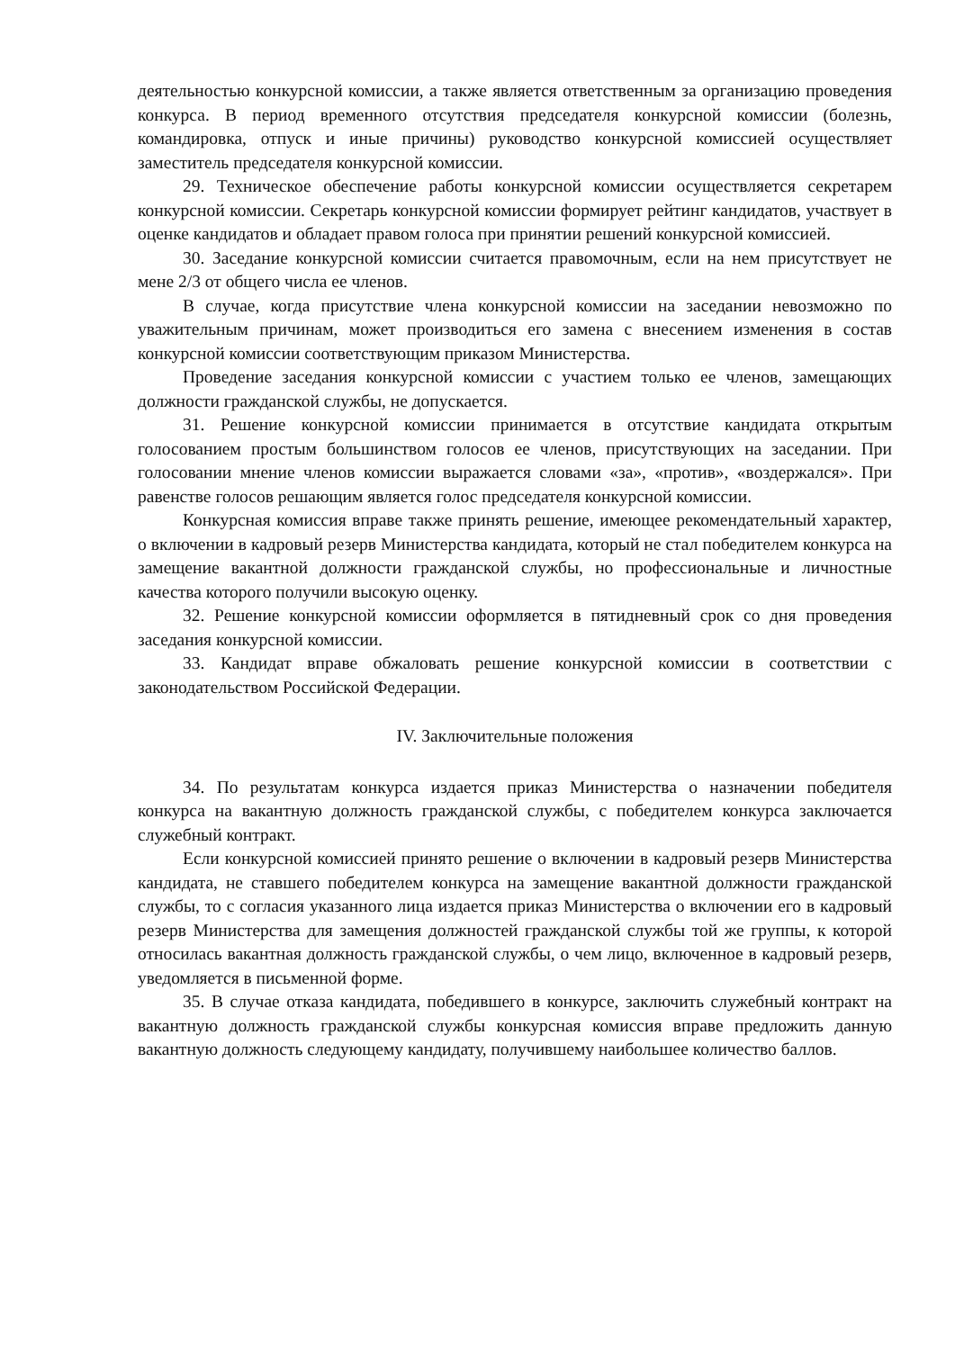деятельностью конкурсной комиссии, а также является ответственным за организацию проведения конкурса. В период временного отсутствия председателя конкурсной комиссии (болезнь, командировка, отпуск и иные причины) руководство конкурсной комиссией осуществляет заместитель председателя конкурсной комиссии.
29. Техническое обеспечение работы конкурсной комиссии осуществляется секретарем конкурсной комиссии. Секретарь конкурсной комиссии формирует рейтинг кандидатов, участвует в оценке кандидатов и обладает правом голоса при принятии решений конкурсной комиссией.
30. Заседание конкурсной комиссии считается правомочным, если на нем присутствует не мене 2/3 от общего числа ее членов.
В случае, когда присутствие члена конкурсной комиссии на заседании невозможно по уважительным причинам, может производиться его замена с внесением изменения в состав конкурсной комиссии соответствующим приказом Министерства.
Проведение заседания конкурсной комиссии с участием только ее членов, замещающих должности гражданской службы, не допускается.
31. Решение конкурсной комиссии принимается в отсутствие кандидата открытым голосованием простым большинством голосов ее членов, присутствующих на заседании. При голосовании мнение членов комиссии выражается словами «за», «против», «воздержался». При равенстве голосов решающим является голос председателя конкурсной комиссии.
Конкурсная комиссия вправе также принять решение, имеющее рекомендательный характер, о включении в кадровый резерв Министерства кандидата, который не стал победителем конкурса на замещение вакантной должности гражданской службы, но профессиональные и личностные качества которого получили высокую оценку.
32. Решение конкурсной комиссии оформляется в пятидневный срок со дня проведения заседания конкурсной комиссии.
33. Кандидат вправе обжаловать решение конкурсной комиссии в соответствии с законодательством Российской Федерации.
IV. Заключительные положения
34. По результатам конкурса издается приказ Министерства о назначении победителя конкурса на вакантную должность гражданской службы, с победителем конкурса заключается служебный контракт.
Если конкурсной комиссией принято решение о включении в кадровый резерв Министерства кандидата, не ставшего победителем конкурса на замещение вакантной должности гражданской службы, то с согласия указанного лица издается приказ Министерства о включении его в кадровый резерв Министерства для замещения должностей гражданской службы той же группы, к которой относилась вакантная должность гражданской службы, о чем лицо, включенное в кадровый резерв, уведомляется в письменной форме.
35. В случае отказа кандидата, победившего в конкурсе, заключить служебный контракт на вакантную должность гражданской службы конкурсная комиссия вправе предложить данную вакантную должность следующему кандидату, получившему наибольшее количество баллов.